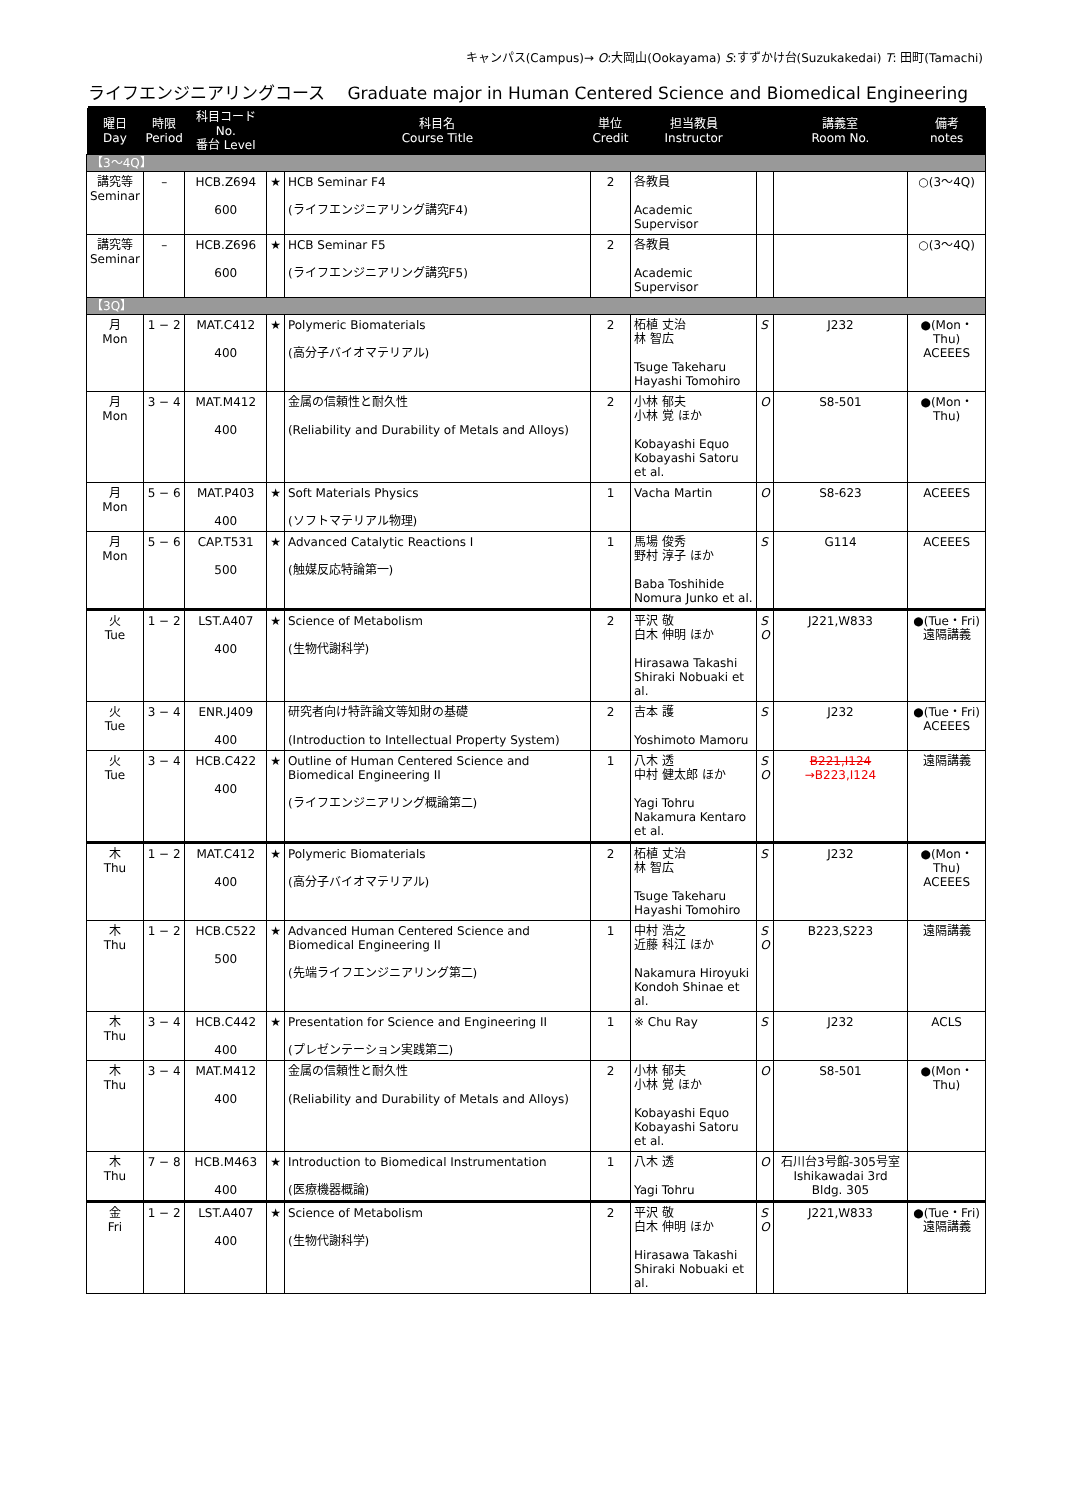キャンパス(Campus)→ O:大岡山(Ookayama) S:すずかけ台(Suzukakedai) T: 田町(Tamachi)
ライフエンジニアリングコース　 Graduate major in Human Centered Science and Biomedical Engineering
| 曜日 Day | 時限 Period | 科目コード No. 番台 Level | | 科目名 Course Title | 単位 Credit | 担当教員 Instructor | | 講義室 Room No. | 備考 notes |
| --- | --- | --- | --- | --- | --- | --- | --- | --- | --- |
| 【3〜4Q】 | | | | | | | | | |
| 講究等 Seminar | – | HCB.Z694 600 | ★ | HCB Seminar F4 (ライフエンジニアリング講究F4) | 2 | 各教員 Academic Supervisor | | | ○(3〜4Q) |
| 講究等 Seminar | – | HCB.Z696 600 | ★ | HCB Seminar F5 (ライフエンジニアリング講究F5) | 2 | 各教員 Academic Supervisor | | | ○(3〜4Q) |
| 【3Q】 | | | | | | | | | |
| 月 Mon | 1 − 2 | MAT.C412 400 | ★ | Polymeric Biomaterials (高分子バイオマテリアル) | 2 | 柘植 丈治 林 智広 Tsuge Takeharu Hayashi Tomohiro | S | J232 | ●(Mon・Thu) ACEEES |
| 月 Mon | 3 − 4 | MAT.M412 400 | | 金属の信頼性と耐久性 (Reliability and Durability of Metals and Alloys) | 2 | 小林 郁夫 小林 覚 ほか Kobayashi Equo Kobayashi Satoru et al. | O | S8-501 | ●(Mon・Thu) |
| 月 Mon | 5 − 6 | MAT.P403 400 | ★ | Soft Materials Physics (ソフトマテリアル物理) | 1 | Vacha Martin | O | S8-623 | ACEEES |
| 月 Mon | 5 − 6 | CAP.T531 500 | ★ | Advanced Catalytic Reactions I (触媒反応特論第一) | 1 | 馬場 俊秀 野村 淳子 ほか Baba Toshihide Nomura Junko et al. | S | G114 | ACEEES |
| 火 Tue | 1 − 2 | LST.A407 400 | ★ | Science of Metabolism (生物代謝科学) | 2 | 平沢 敬 白木 伸明 ほか Hirasawa Takashi Shiraki Nobuaki et al. | S O | J221,W833 | ●(Tue・Fri) 遠隔講義 |
| 火 Tue | 3 − 4 | ENR.J409 400 | | 研究者向け特許論文等知財の基礎 (Introduction to Intellectual Property System) | 2 | 吉本 護 Yoshimoto Mamoru | S | J232 | ●(Tue・Fri) ACEEES |
| 火 Tue | 3 − 4 | HCB.C422 400 | ★ | Outline of Human Centered Science and Biomedical Engineering II (ライフエンジニアリング概論第二) | 1 | 八木 透 中村 健太郎 ほか Yagi Tohru Nakamura Kentaro et al. | S O | B221,I124 →B223,I124 | 遠隔講義 |
| 木 Thu | 1 − 2 | MAT.C412 400 | ★ | Polymeric Biomaterials (高分子バイオマテリアル) | 2 | 柘植 丈治 林 智広 Tsuge Takeharu Hayashi Tomohiro | S | J232 | ●(Mon・Thu) ACEEES |
| 木 Thu | 1 − 2 | HCB.C522 500 | ★ | Advanced Human Centered Science and Biomedical Engineering II (先端ライフエンジニアリング第二) | 1 | 中村 浩之 近藤 科江 ほか Nakamura Hiroyuki Kondoh Shinae et al. | S O | B223,S223 | 遠隔講義 |
| 木 Thu | 3 − 4 | HCB.C442 400 | ★ | Presentation for Science and Engineering II (プレゼンテーション実践第二) | 1 | ※ Chu Ray | S | J232 | ACLS |
| 木 Thu | 3 − 4 | MAT.M412 400 | | 金属の信頼性と耐久性 (Reliability and Durability of Metals and Alloys) | 2 | 小林 郁夫 小林 覚 ほか Kobayashi Equo Kobayashi Satoru et al. | O | S8-501 | ●(Mon・Thu) |
| 木 Thu | 7 − 8 | HCB.M463 400 | ★ | Introduction to Biomedical Instrumentation (医療機器概論) | 1 | 八木 透 Yagi Tohru | O | 石川台3号館-305号室 Ishikawadai 3rd Bldg. 305 | |
| 金 Fri | 1 − 2 | LST.A407 400 | ★ | Science of Metabolism (生物代謝科学) | 2 | 平沢 敬 白木 伸明 ほか Hirasawa Takashi Shiraki Nobuaki et al. | S O | J221,W833 | ●(Tue・Fri) 遠隔講義 |